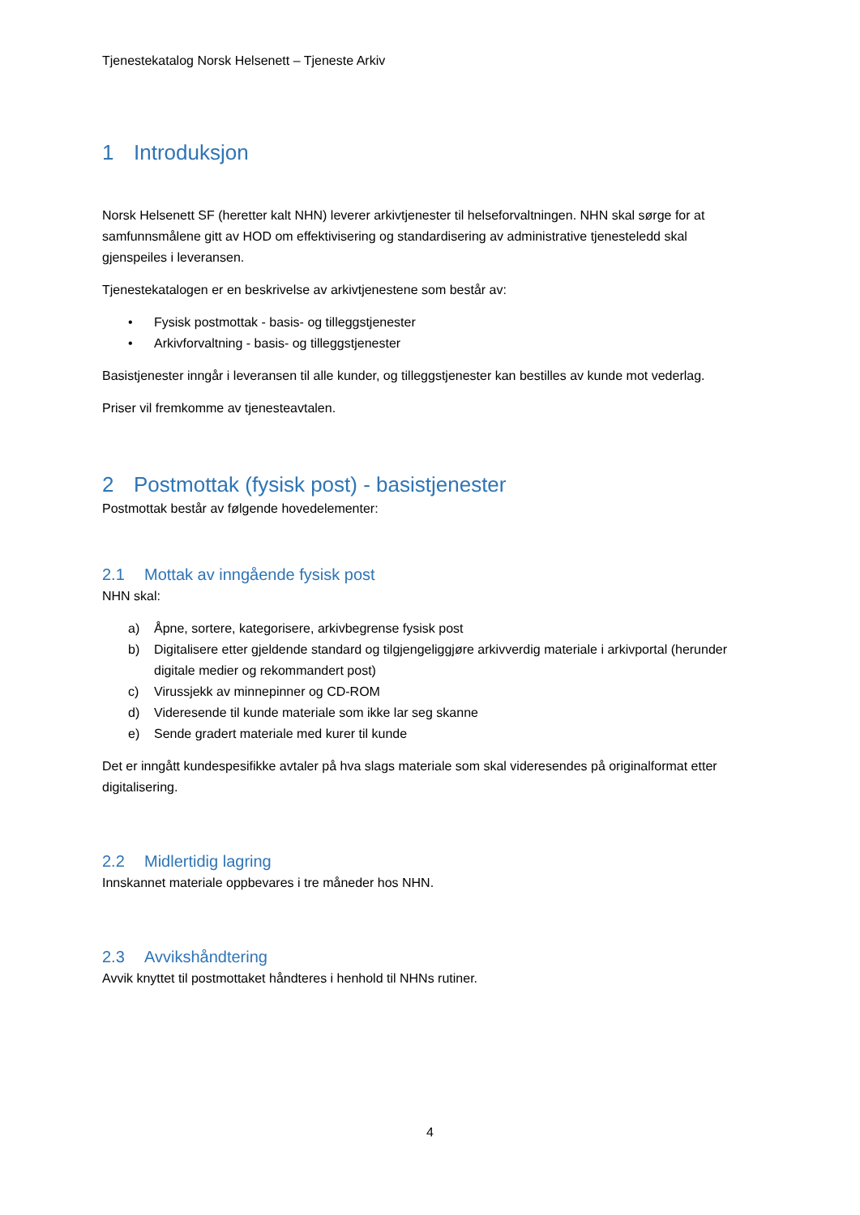Tjenestekatalog Norsk Helsenett – Tjeneste Arkiv
1 Introduksjon
Norsk Helsenett SF (heretter kalt NHN) leverer arkivtjenester til helseforvaltningen. NHN skal sørge for at samfunnsmålene gitt av HOD om effektivisering og standardisering av administrative tjenesteledd skal gjenspeiles i leveransen.
Tjenestekatalogen er en beskrivelse av arkivtjenestene som består av:
• Fysisk postmottak - basis- og tilleggstjenester
• Arkivforvaltning - basis- og tilleggstjenester
Basistjenester inngår i leveransen til alle kunder, og tilleggstjenester kan bestilles av kunde mot vederlag.
Priser vil fremkomme av tjenesteavtalen.
2 Postmottak (fysisk post) - basistjenester
Postmottak består av følgende hovedelementer:
2.1 Mottak av inngående fysisk post
NHN skal:
a) Åpne, sortere, kategorisere, arkivbegrense fysisk post
b) Digitalisere etter gjeldende standard og tilgjengeliggjøre arkivverdig materiale i arkivportal (herunder digitale medier og rekommandert post)
c) Virussjekk av minnepinner og CD-ROM
d) Videresende til kunde materiale som ikke lar seg skanne
e) Sende gradert materiale med kurer til kunde
Det er inngått kundespesifikke avtaler på hva slags materiale som skal videresendes på originalformat etter digitalisering.
2.2 Midlertidig lagring
Innskannet materiale oppbevares i tre måneder hos NHN.
2.3 Avvikshåndtering
Avvik knyttet til postmottaket håndteres i henhold til NHNs rutiner.
4